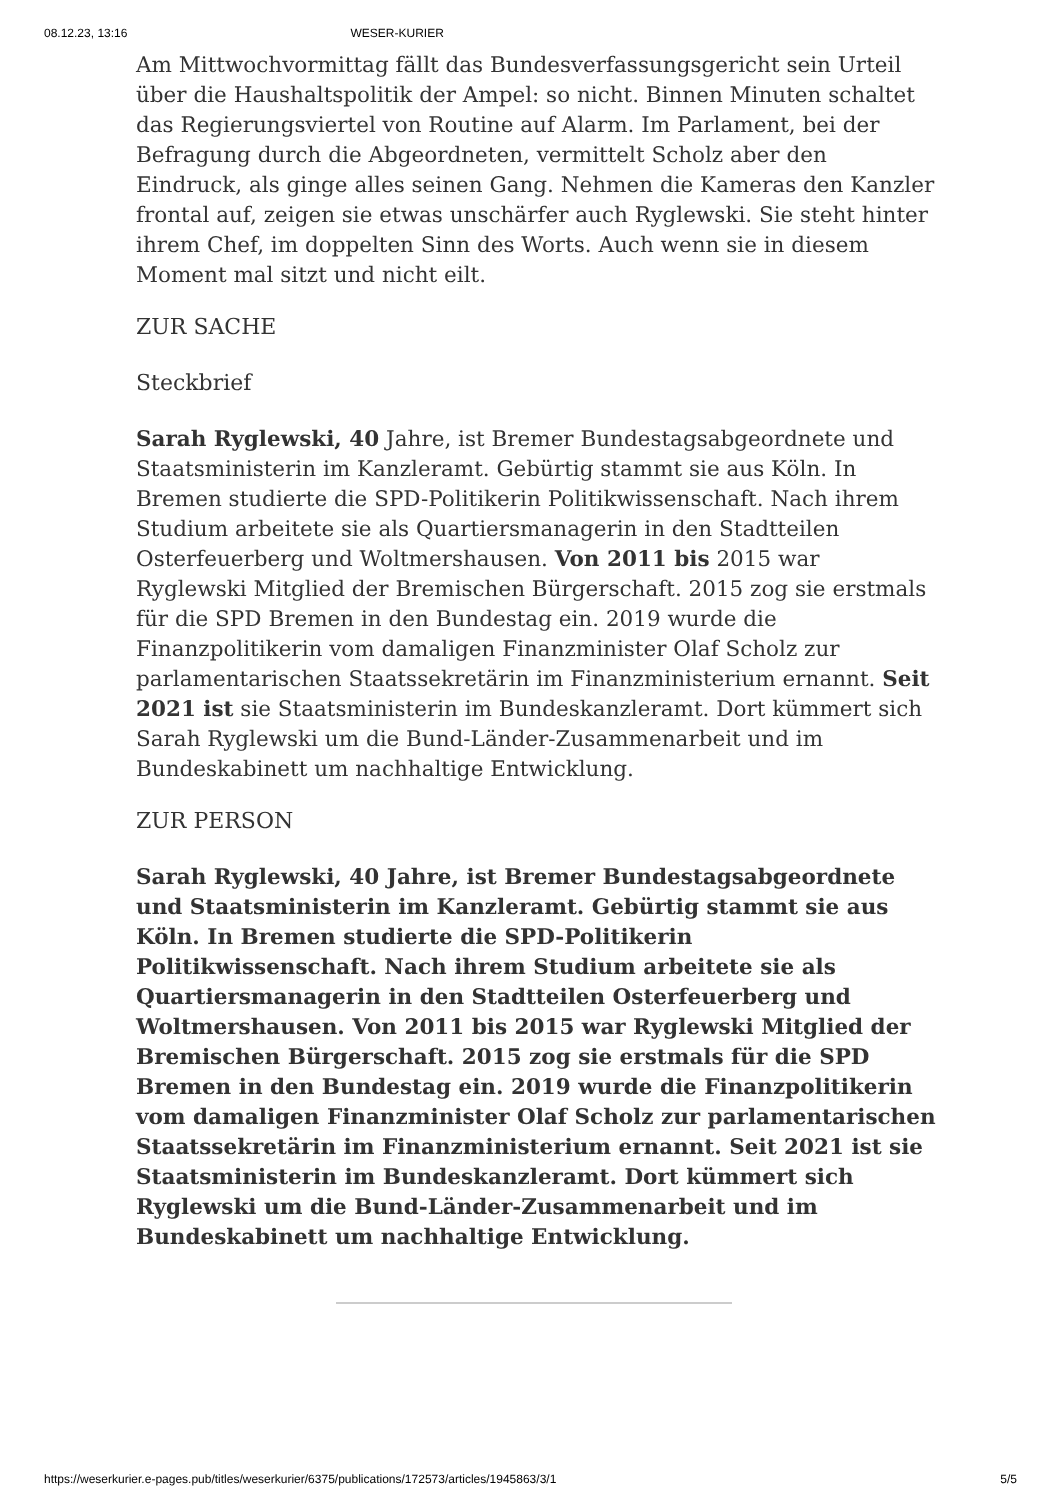08.12.23, 13:16 WESER-KURIER
Am Mittwochvormittag fällt das Bundesverfassungsgericht sein Urteil über die Haushaltspolitik der Ampel: so nicht. Binnen Minuten schaltet das Regierungsviertel von Routine auf Alarm. Im Parlament, bei der Befragung durch die Abgeordneten, vermittelt Scholz aber den Eindruck, als ginge alles seinen Gang. Nehmen die Kameras den Kanzler frontal auf, zeigen sie etwas unschärfer auch Ryglewski. Sie steht hinter ihrem Chef, im doppelten Sinn des Worts. Auch wenn sie in diesem Moment mal sitzt und nicht eilt.
ZUR SACHE
Steckbrief
Sarah Ryglewski, 40 Jahre, ist Bremer Bundestagsabgeordnete und Staatsministerin im Kanzleramt. Gebürtig stammt sie aus Köln. In Bremen studierte die SPD-Politikerin Politikwissenschaft. Nach ihrem Studium arbeitete sie als Quartiersmanagerin in den Stadtteilen Osterfeuerberg und Woltmershausen. Von 2011 bis 2015 war Ryglewski Mitglied der Bremischen Bürgerschaft. 2015 zog sie erstmals für die SPD Bremen in den Bundestag ein. 2019 wurde die Finanzpolitikerin vom damaligen Finanzminister Olaf Scholz zur parlamentarischen Staatssekretärin im Finanzministerium ernannt. Seit 2021 ist sie Staatsministerin im Bundeskanzleramt. Dort kümmert sich Sarah Ryglewski um die Bund-Länder-Zusammenarbeit und im Bundeskabinett um nachhaltige Entwicklung.
ZUR PERSON
Sarah Ryglewski, 40 Jahre, ist Bremer Bundestagsabgeordnete und Staatsministerin im Kanzleramt. Gebürtig stammt sie aus Köln. In Bremen studierte die SPD-Politikerin Politikwissenschaft. Nach ihrem Studium arbeitete sie als Quartiersmanagerin in den Stadtteilen Osterfeuerberg und Woltmershausen. Von 2011 bis 2015 war Ryglewski Mitglied der Bremischen Bürgerschaft. 2015 zog sie erstmals für die SPD Bremen in den Bundestag ein. 2019 wurde die Finanzpolitikerin vom damaligen Finanzminister Olaf Scholz zur parlamentarischen Staatssekretärin im Finanzministerium ernannt. Seit 2021 ist sie Staatsministerin im Bundeskanzleramt. Dort kümmert sich Ryglewski um die Bund-Länder-Zusammenarbeit und im Bundeskabinett um nachhaltige Entwicklung.
https://weserkurier.e-pages.pub/titles/weserkurier/6375/publications/172573/articles/1945863/3/1 5/5